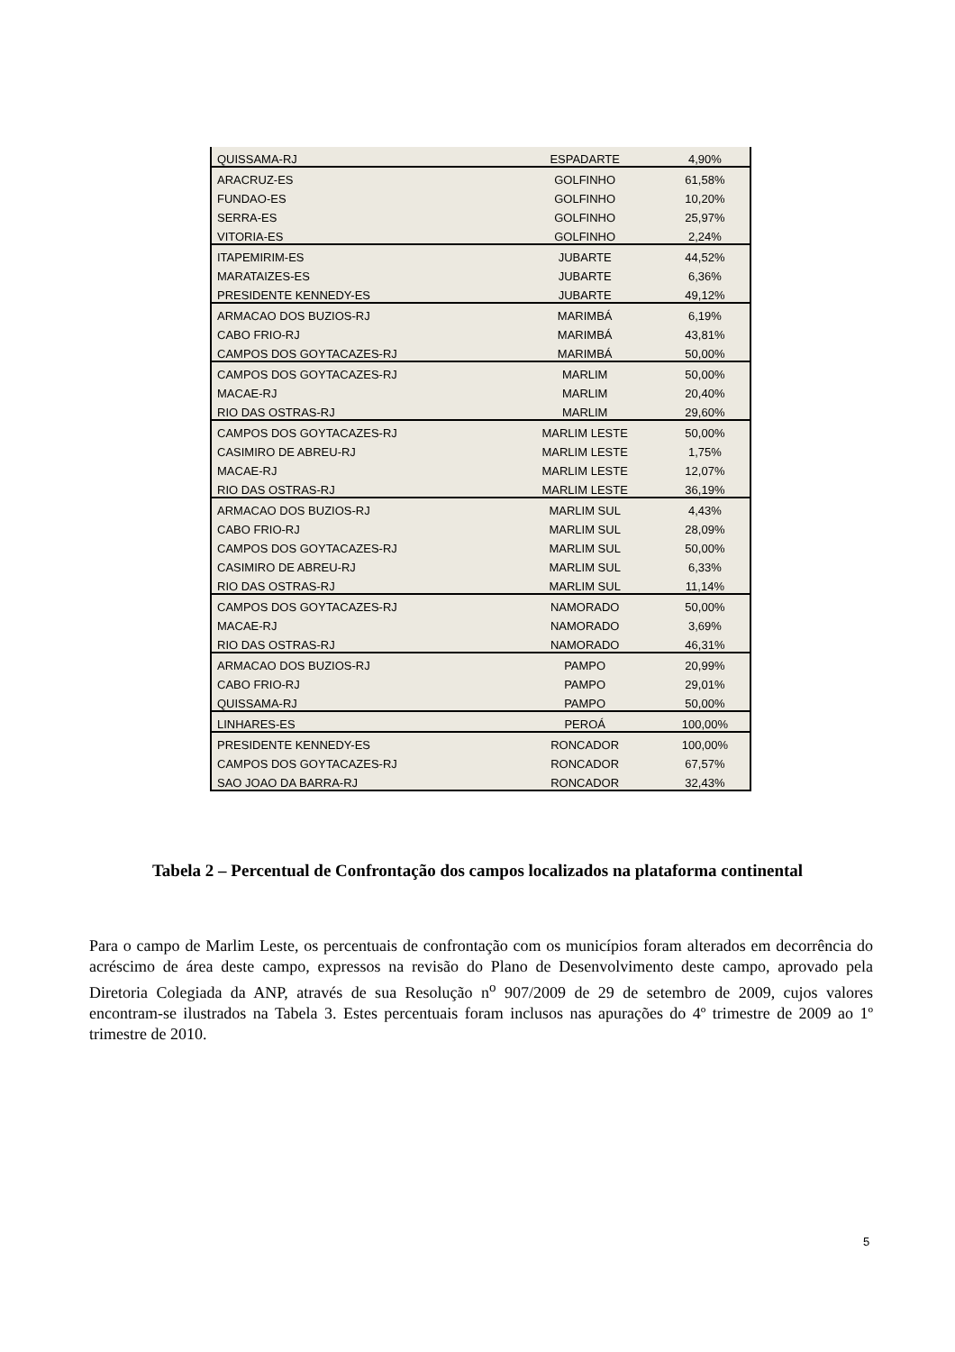| QUISSAMA-RJ | ESPADARTE | 4,90% |
| ARACRUZ-ES | GOLFINHO | 61,58% |
| FUNDAO-ES | GOLFINHO | 10,20% |
| SERRA-ES | GOLFINHO | 25,97% |
| VITORIA-ES | GOLFINHO | 2,24% |
| ITAPEMIRIM-ES | JUBARTE | 44,52% |
| MARATAIZES-ES | JUBARTE | 6,36% |
| PRESIDENTE KENNEDY-ES | JUBARTE | 49,12% |
| ARMACAO DOS BUZIOS-RJ | MARIMBÁ | 6,19% |
| CABO FRIO-RJ | MARIMBÁ | 43,81% |
| CAMPOS DOS GOYTACAZES-RJ | MARIMBÁ | 50,00% |
| CAMPOS DOS GOYTACAZES-RJ | MARLIM | 50,00% |
| MACAE-RJ | MARLIM | 20,40% |
| RIO DAS OSTRAS-RJ | MARLIM | 29,60% |
| CAMPOS DOS GOYTACAZES-RJ | MARLIM LESTE | 50,00% |
| CASIMIRO DE ABREU-RJ | MARLIM LESTE | 1,75% |
| MACAE-RJ | MARLIM LESTE | 12,07% |
| RIO DAS OSTRAS-RJ | MARLIM LESTE | 36,19% |
| ARMACAO DOS BUZIOS-RJ | MARLIM SUL | 4,43% |
| CABO FRIO-RJ | MARLIM SUL | 28,09% |
| CAMPOS DOS GOYTACAZES-RJ | MARLIM SUL | 50,00% |
| CASIMIRO DE ABREU-RJ | MARLIM SUL | 6,33% |
| RIO DAS OSTRAS-RJ | MARLIM SUL | 11,14% |
| CAMPOS DOS GOYTACAZES-RJ | NAMORADO | 50,00% |
| MACAE-RJ | NAMORADO | 3,69% |
| RIO DAS OSTRAS-RJ | NAMORADO | 46,31% |
| ARMACAO DOS BUZIOS-RJ | PAMPO | 20,99% |
| CABO FRIO-RJ | PAMPO | 29,01% |
| QUISSAMA-RJ | PAMPO | 50,00% |
| LINHARES-ES | PEROÁ | 100,00% |
| PRESIDENTE KENNEDY-ES | RONCADOR | 100,00% |
| CAMPOS DOS GOYTACAZES-RJ | RONCADOR | 67,57% |
| SAO JOAO DA BARRA-RJ | RONCADOR | 32,43% |
Tabela 2 – Percentual de Confrontação dos campos localizados na plataforma continental
Para o campo de Marlim Leste, os percentuais de confrontação com os municípios foram alterados em decorrência do acréscimo de área deste campo, expressos na revisão do Plano de Desenvolvimento deste campo, aprovado pela Diretoria Colegiada da ANP, através de sua Resolução n<sup>o</sup> 907/2009 de 29 de setembro de 2009, cujos valores encontram-se ilustrados na Tabela 3. Estes percentuais foram inclusos nas apurações do 4º trimestre de 2009 ao 1º trimestre de 2010.
5